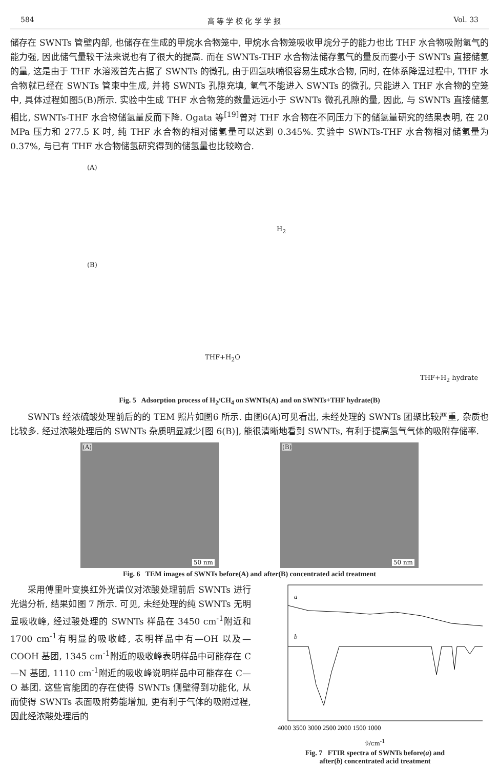584 高 等 学 校 化 学 学 报 Vol. 33
储存在 SWNTs 管壁内部, 也储存在生成的甲烷水合物笼中, 甲烷水合物笼吸收甲烷分子的能力也比 THF 水合物吸附氢气的能力强, 因此储气量较干法来说也有了很大的提高. 而在 SWNTs-THF 水合物法储存氢气的量反而要小于 SWNTs 直接储氢的量, 这是由于 THF 水溶液首先占据了 SWNTs 的微孔, 由于四氢呋喃很容易生成水合物, 同时, 在体系降温过程中, THF 水合物就已经在 SWNTs 管束中生成, 并将 SWNTs 孔隙充填, 氢气不能进入 SWNTs 的微孔, 只能进入 THF 水合物的空笼中, 具体过程如图5(B)所示. 实验中生成 THF 水合物笼的数量远远小于 SWNTs 微孔孔隙的量, 因此, 与 SWNTs 直接储氢相比, SWNTs-THF 水合物储氢量反而下降. Ogata 等<sup>[19]</sup>曾对 THF 水合物在不同压力下的储氢量研究的结果表明, 在 20 MPa 压力和 277.5 K 时, 纯 THF 水合物的相对储氢量可以达到 0.345%. 实验中 SWNTs-THF 水合物相对储氢量为 0.37%, 与已有 THF 水合物储氢研究得到的储氢量也比较吻合.
(A)
H<sub>2</sub>
(B)
THF+H<sub>2</sub>O
THF+H<sub>2</sub> hydrate
Fig. 5 Adsorption process of H<sub>2</sub>/CH<sub>4</sub> on SWNTs(A) and on SWNTs+THF hydrate(B)
SWNTs 经浓硫酸处理前后的的 TEM 照片如图6 所示. 由图6(A)可见看出, 未经处理的 SWNTs 团聚比较严重, 杂质也比较多. 经过浓酸处理后的 SWNTs 杂质明显减少[图 6(B)], 能很清晰地看到 SWNTs, 有利于提高氢气气体的吸附存储率.
(A)
50 nm
(B)
50 nm
Fig. 6 TEM images of SWNTs before(A) and after(B) concentrated acid treatment
采用傅里叶变换红外光谱仪对浓酸处理前后 SWNTs 进行光谱分析, 结果如图 7 所示. 可见, 未经处理的纯 SWNTs 无明显吸收峰, 经过酸处理的 SWNTs 样品在 3450 cm<sup>-1</sup>附近和 1700 cm<sup>-1</sup>有明显的吸收峰, 表明样品中有—OH 以及—COOH 基团, 1345 cm<sup>-1</sup>附近的吸收峰表明样品中可能存在 C—N 基团, 1110 cm<sup>-1</sup>附近的吸收峰说明样品中可能存在 C—O 基团. 这些官能团的存在使得 SWNTs 侧壁得到功能化, 从而使得 SWNTs 表面吸附势能增加, 更有利于气体的吸附过程, 因此经浓酸处理后的
a
b
4000 3500 3000 2500 2000 1500 1000
ν̃/cm<sup>-1</sup>
Fig. 7 FTIR spectra of SWNTs before(a) and
after(b) concentrated acid treatment